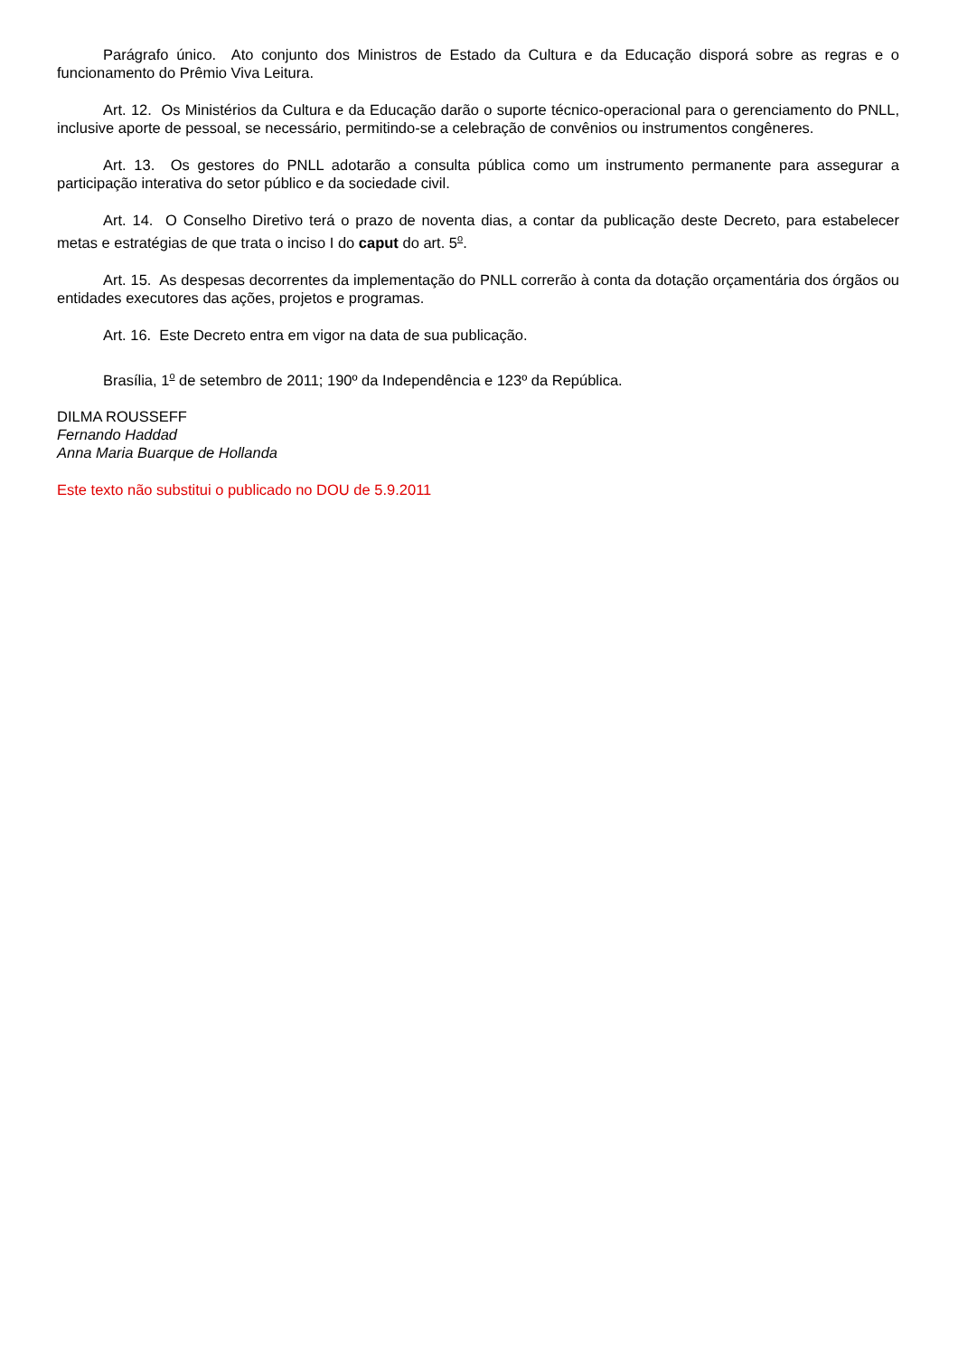Parágrafo único. Ato conjunto dos Ministros de Estado da Cultura e da Educação disporá sobre as regras e o funcionamento do Prêmio Viva Leitura.
Art. 12. Os Ministérios da Cultura e da Educação darão o suporte técnico-operacional para o gerenciamento do PNLL, inclusive aporte de pessoal, se necessário, permitindo-se a celebração de convênios ou instrumentos congêneres.
Art. 13. Os gestores do PNLL adotarão a consulta pública como um instrumento permanente para assegurar a participação interativa do setor público e da sociedade civil.
Art. 14. O Conselho Diretivo terá o prazo de noventa dias, a contar da publicação deste Decreto, para estabelecer metas e estratégias de que trata o inciso I do caput do art. 5<sup>o</sup>.
Art. 15. As despesas decorrentes da implementação do PNLL correrão à conta da dotação orçamentária dos órgãos ou entidades executores das ações, projetos e programas.
Art. 16. Este Decreto entra em vigor na data de sua publicação.
Brasília, 1<sup>o</sup> de setembro de 2011; 190º da Independência e 123º da República.
DILMA ROUSSEFF
Fernando Haddad
Anna Maria Buarque de Hollanda
Este texto não substitui o publicado no DOU de 5.9.2011